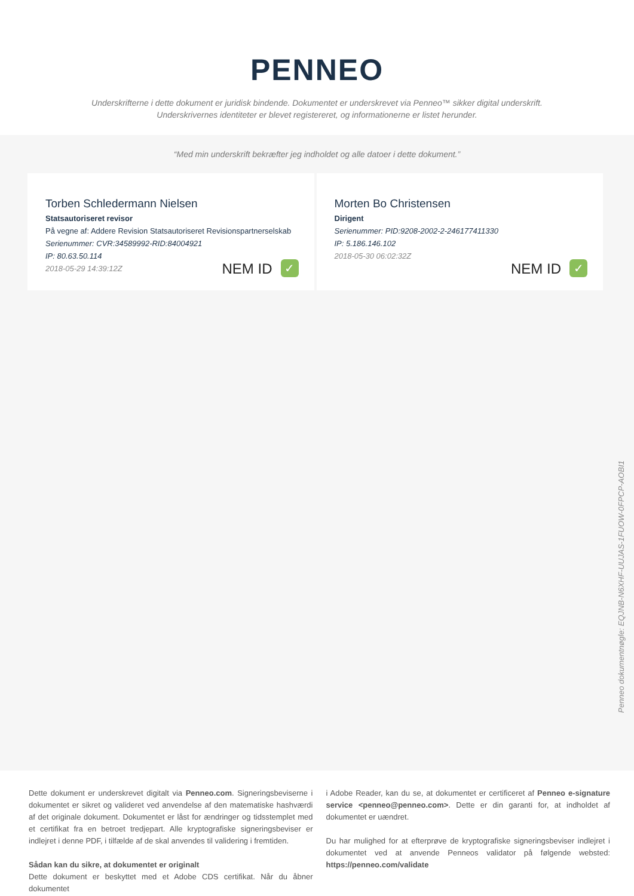PENNEO
Underskrifterne i dette dokument er juridisk bindende. Dokumentet er underskrevet via Penneo™ sikker digital underskrift.
Underskrivernes identiteter er blevet registereret, og informationerne er listet herunder.
“Med min underskrift bekræfter jeg indholdet og alle datoer i dette dokument.”
Torben Schledermann Nielsen
Statsautoriseret revisor
På vegne af: Addere Revision Statsautoriseret Revisionspartnerselskab
Serienummer: CVR:34589992-RID:84004921
IP: 80.63.50.114
2018-05-29 14:39:12Z
NEM ID ✓
Morten Bo Christensen
Dirigent
Serienummer: PID:9208-2002-2-246177411330
IP: 5.186.146.102
2018-05-30 06:02:32Z
NEM ID ✓
Penneo dokumentnøgle: EQJNB-N6XHF-UUJAS-1FUOW-0FPCP-AOBI1
Dette dokument er underskrevet digitalt via Penneo.com. Signeringsbeviserne i dokumentet er sikret og valideret ved anvendelse af den matematiske hashværdi af det originale dokument. Dokumentet er låst for ændringer og tidsstemplet med et certifikat fra en betroet tredjepart. Alle kryptografiske signeringsbeviser er indlejret i denne PDF, i tilfælde af de skal anvendes til validering i fremtiden.
Sådan kan du sikre, at dokumentet er originalt
Dette dokument er beskyttet med et Adobe CDS certifikat. Når du åbner dokumentet
i Adobe Reader, kan du se, at dokumentet er certificeret af Penneo e-signature service <penneo@penneo.com>. Dette er din garanti for, at indholdet af dokumentet er uændret.
Du har mulighed for at efterprøve de kryptografiske signeringsbeviser indlejret i dokumentet ved at anvende Penneos validator på følgende websted: https://penneo.com/validate